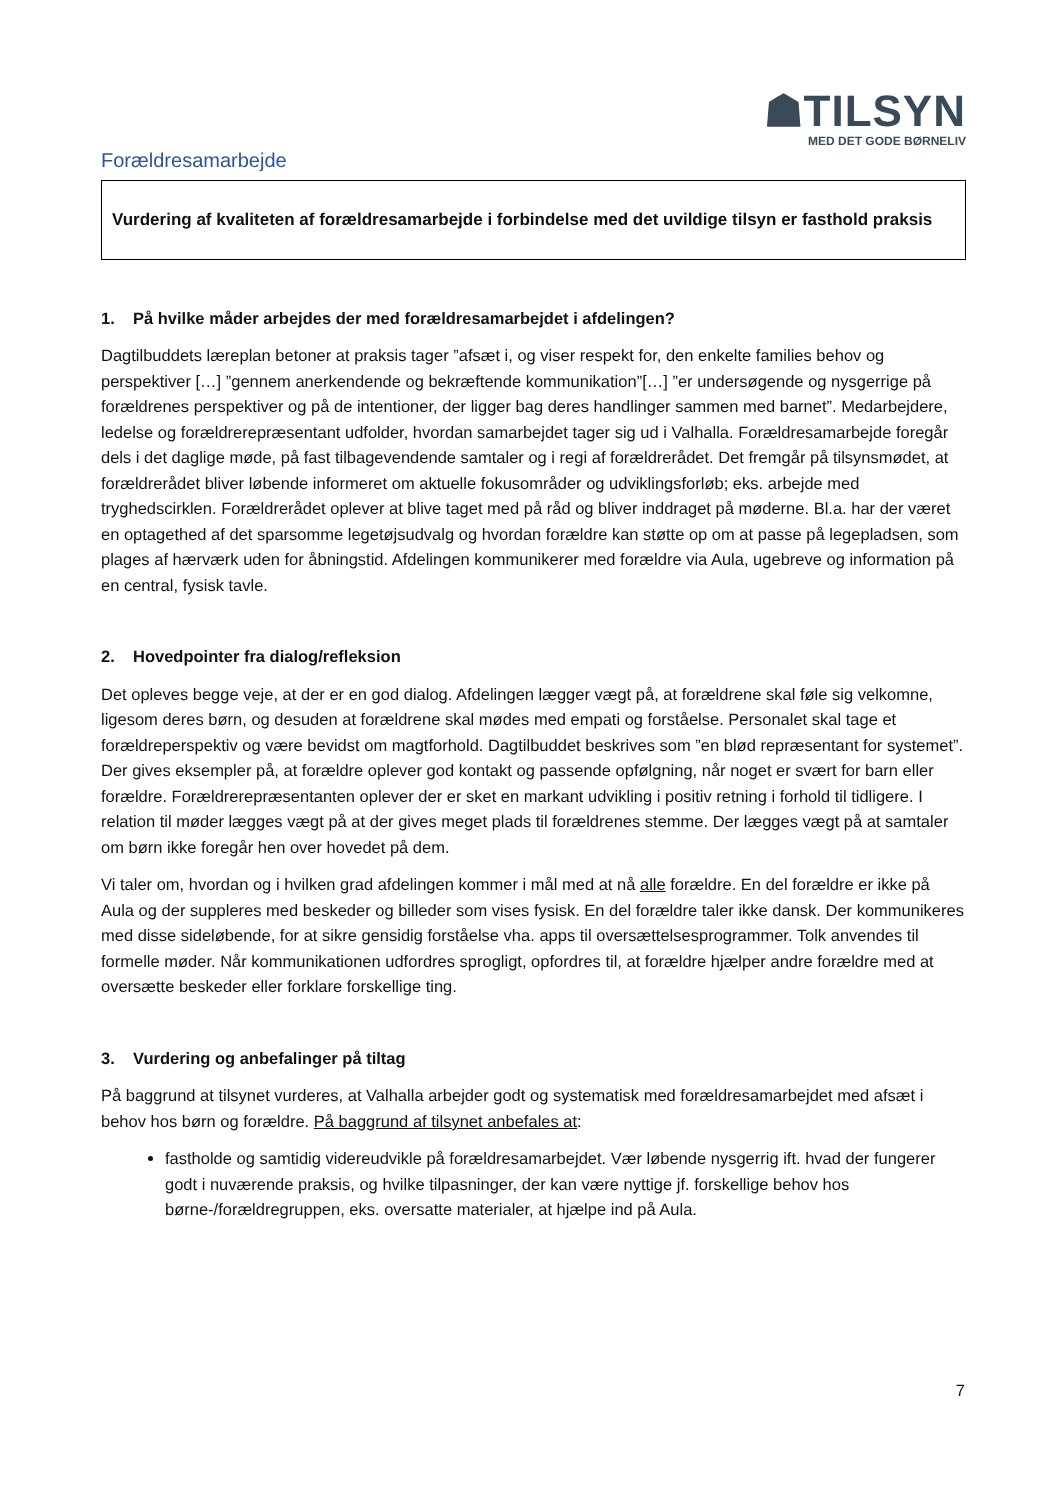☗TILSYN
MED DET GODE BØRNELIV
Forældresamarbejde
Vurdering af kvaliteten af forældresamarbejde i forbindelse med det uvildige tilsyn er fasthold praksis
1. På hvilke måder arbejdes der med forældresamarbejdet i afdelingen?
Dagtilbuddets læreplan betoner at praksis tager ”afsæt i, og viser respekt for, den enkelte families behov og perspektiver […] ”gennem anerkendende og bekræftende kommunikation”[…] ”er undersøgende og nysgerrige på forældrenes perspektiver og på de intentioner, der ligger bag deres handlinger sammen med barnet”. Medarbejdere, ledelse og forældrerepræsentant udfolder, hvordan samarbejdet tager sig ud i Valhalla. Forældresamarbejde foregår dels i det daglige møde, på fast tilbagevendende samtaler og i regi af forældrerådet. Det fremgår på tilsynsmødet, at forældrerådet bliver løbende informeret om aktuelle fokusområder og udviklingsforløb; eks. arbejde med tryghedscirklen. Forældrerådet oplever at blive taget med på råd og bliver inddraget på møderne. Bl.a. har der været en optagethed af det sparsomme legetøjsudvalg og hvordan forældre kan støtte op om at passe på legepladsen, som plages af hærværk uden for åbningstid. Afdelingen kommunikerer med forældre via Aula, ugebreve og information på en central, fysisk tavle.
2. Hovedpointer fra dialog/refleksion
Det opleves begge veje, at der er en god dialog. Afdelingen lægger vægt på, at forældrene skal føle sig velkomne, ligesom deres børn, og desuden at forældrene skal mødes med empati og forståelse. Personalet skal tage et forældreperspektiv og være bevidst om magtforhold. Dagtilbuddet beskrives som ”en blød repræsentant for systemet”. Der gives eksempler på, at forældre oplever god kontakt og passende opfølgning, når noget er svært for barn eller forældre. Forældrerepræsentanten oplever der er sket en markant udvikling i positiv retning i forhold til tidligere. I relation til møder lægges vægt på at der gives meget plads til forældrenes stemme. Der lægges vægt på at samtaler om børn ikke foregår hen over hovedet på dem.
Vi taler om, hvordan og i hvilken grad afdelingen kommer i mål med at nå alle forældre. En del forældre er ikke på Aula og der suppleres med beskeder og billeder som vises fysisk. En del forældre taler ikke dansk. Der kommunikeres med disse sideløbende, for at sikre gensidig forståelse vha. apps til oversættelsesprogrammer. Tolk anvendes til formelle møder. Når kommunikationen udfordres sprogligt, opfordres til, at forældre hjælper andre forældre med at oversætte beskeder eller forklare forskellige ting.
3. Vurdering og anbefalinger på tiltag
På baggrund at tilsynet vurderes, at Valhalla arbejder godt og systematisk med forældresamarbejdet med afsæt i behov hos børn og forældre. På baggrund af tilsynet anbefales at:
fastholde og samtidig videreudvikle på forældresamarbejdet. Vær løbende nysgerrig ift. hvad der fungerer godt i nuværende praksis, og hvilke tilpasninger, der kan være nyttige jf. forskellige behov hos børne-/forældregruppen, eks. oversatte materialer, at hjælpe ind på Aula.
7